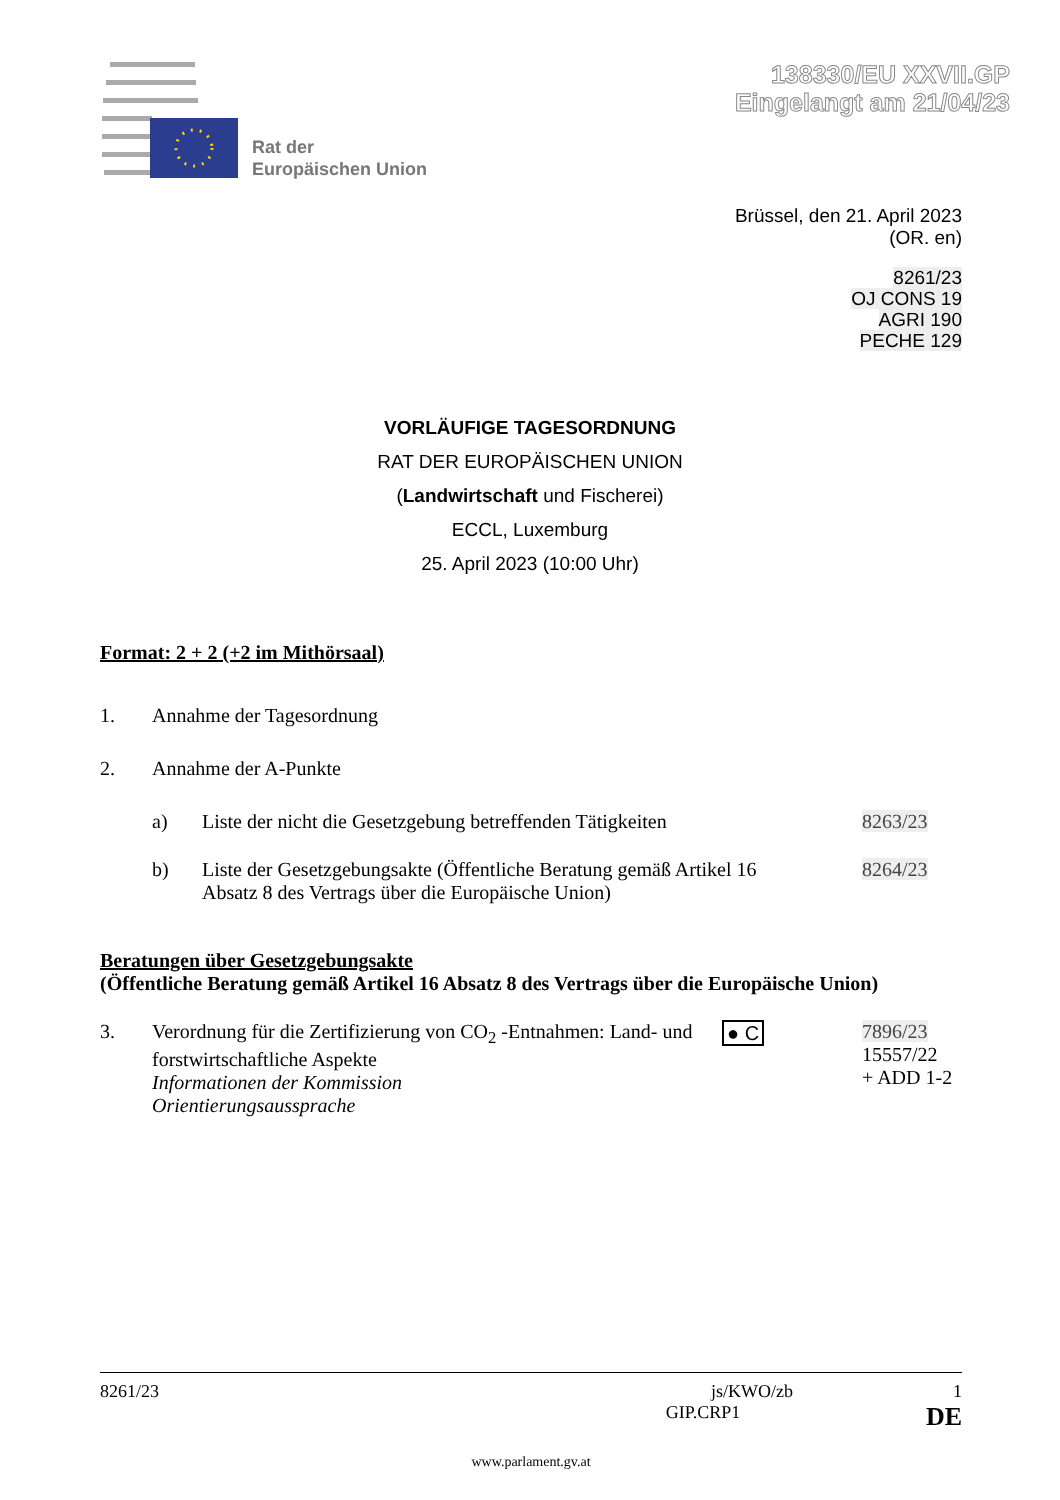Rat der
Europäischen Union
138330/EU XXVII.GP
Eingelangt am 21/04/23
Brüssel, den 21. April 2023
(OR. en)
8261/23
OJ CONS 19
AGRI 190
PECHE 129
VORLÄUFIGE TAGESORDNUNG
RAT DER EUROPÄISCHEN UNION
(Landwirtschaft und Fischerei)
ECCL, Luxemburg
25. April 2023 (10:00 Uhr)
Format: 2 + 2 (+2 im Mithörsaal)
1. Annahme der Tagesordnung
2. Annahme der A-Punkte
a) Liste der nicht die Gesetzgebung betreffenden Tätigkeiten 8263/23
b) Liste der Gesetzgebungsakte (Öffentliche Beratung gemäß Artikel 16 Absatz 8 des Vertrags über die Europäische Union) 8264/23
Beratungen über Gesetzgebungsakte
(Öffentliche Beratung gemäß Artikel 16 Absatz 8 des Vertrags über die Europäische Union)
3. Verordnung für die Zertifizierung von CO<sub>2</sub> -Entnahmen: Land- und forstwirtschaftliche Aspekte
Informationen der Kommission
Orientierungsaussprache ● C 7896/23
15557/22
+ ADD 1-2
8261/23 js/KWO/zb 1
GIP.CRP1 DE
www.parlament.gv.at